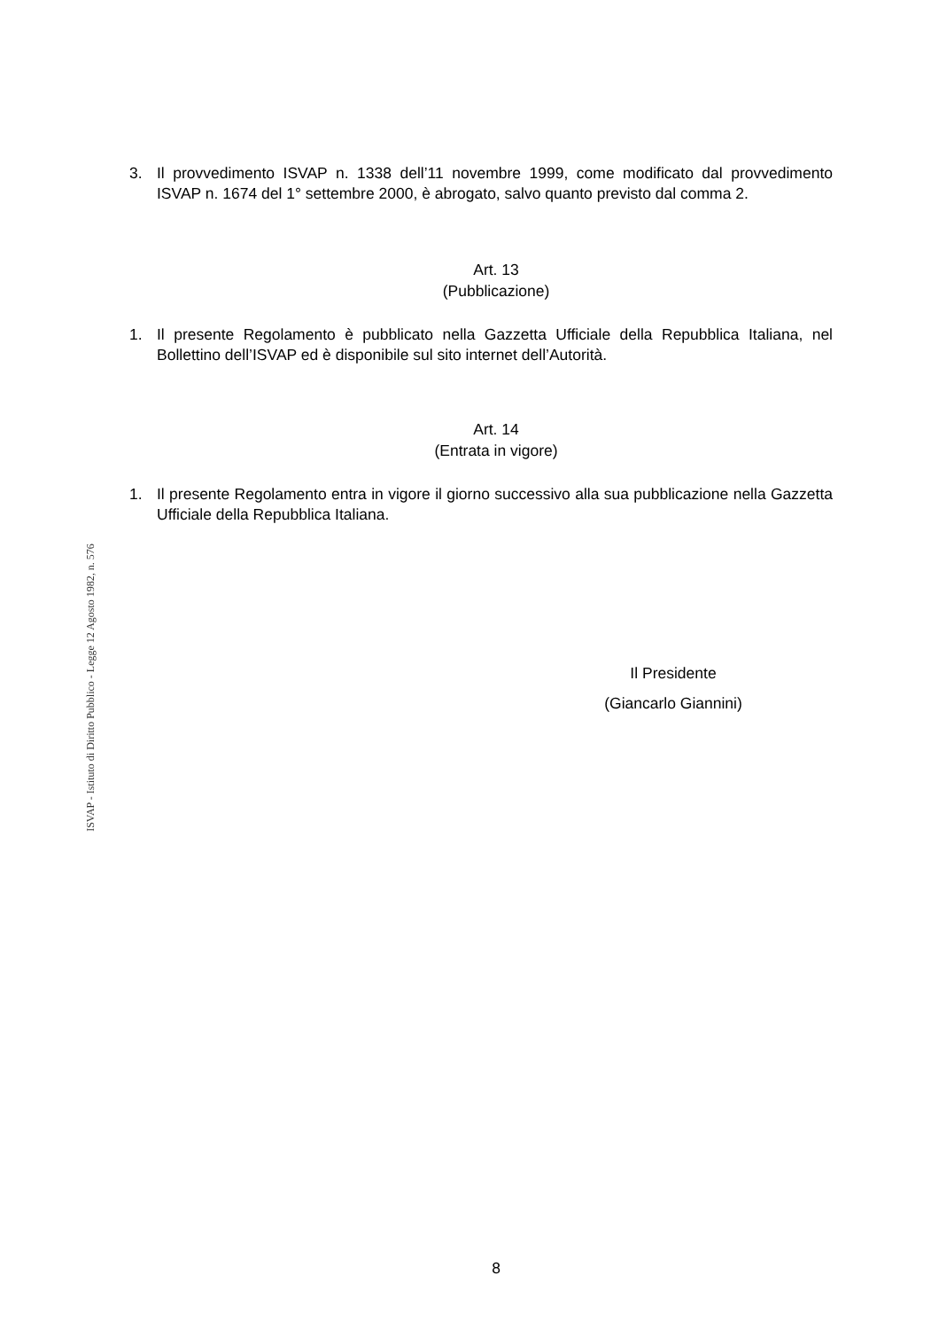3. Il provvedimento ISVAP n. 1338 dell’11 novembre 1999, come modificato dal provvedimento ISVAP n. 1674 del 1° settembre 2000, è abrogato, salvo quanto previsto dal comma 2.
Art. 13
(Pubblicazione)
1. Il presente Regolamento è pubblicato nella Gazzetta Ufficiale della Repubblica Italiana, nel Bollettino dell’ISVAP ed è disponibile sul sito internet dell’Autorità.
Art. 14
(Entrata in vigore)
1. Il presente Regolamento entra in vigore il giorno successivo alla sua pubblicazione nella Gazzetta Ufficiale della Repubblica Italiana.
Il Presidente
(Giancarlo Giannini)
8
ISVAP - Istituto di Diritto Pubblico - Legge 12 Agosto 1982, n. 576